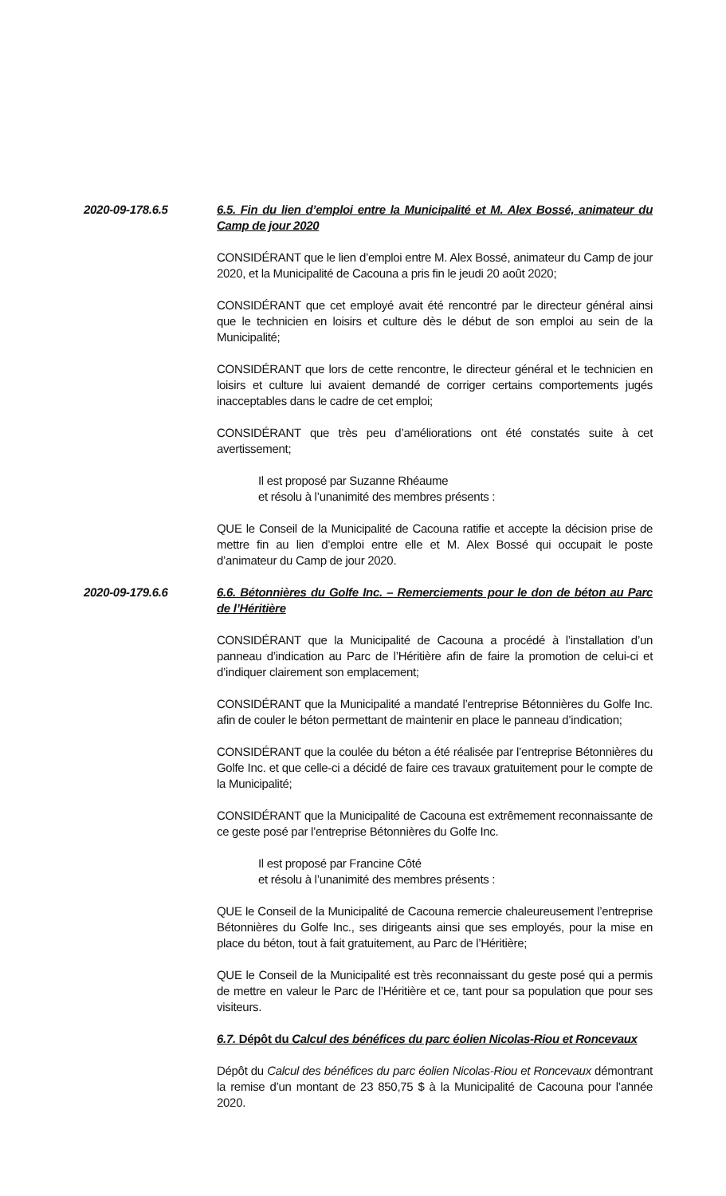2020-09-178.6.5 6.5. Fin du lien d’emploi entre la Municipalité et M. Alex Bossé, animateur du Camp de jour 2020
CONSIDÉRANT que le lien d’emploi entre M. Alex Bossé, animateur du Camp de jour 2020, et la Municipalité de Cacouna a pris fin le jeudi 20 août 2020;
CONSIDÉRANT que cet employé avait été rencontré par le directeur général ainsi que le technicien en loisirs et culture dès le début de son emploi au sein de la Municipalité;
CONSIDÉRANT que lors de cette rencontre, le directeur général et le technicien en loisirs et culture lui avaient demandé de corriger certains comportements jugés inacceptables dans le cadre de cet emploi;
CONSIDÉRANT que très peu d’améliorations ont été constatés suite à cet avertissement;
Il est proposé par Suzanne Rhéaume
et résolu à l’unanimité des membres présents :
QUE le Conseil de la Municipalité de Cacouna ratifie et accepte la décision prise de mettre fin au lien d’emploi entre elle et M. Alex Bossé qui occupait le poste d’animateur du Camp de jour 2020.
2020-09-179.6.6 6.6. Bétonnières du Golfe Inc. – Remerciements pour le don de béton au Parc de l’Héritière
CONSIDÉRANT que la Municipalité de Cacouna a procédé à l’installation d’un panneau d’indication au Parc de l’Héritière afin de faire la promotion de celui-ci et d’indiquer clairement son emplacement;
CONSIDÉRANT que la Municipalité a mandaté l’entreprise Bétonnières du Golfe Inc. afin de couler le béton permettant de maintenir en place le panneau d’indication;
CONSIDÉRANT que la coulée du béton a été réalisée par l’entreprise Bétonnières du Golfe Inc. et que celle-ci a décidé de faire ces travaux gratuitement pour le compte de la Municipalité;
CONSIDÉRANT que la Municipalité de Cacouna est extrêmement reconnaissante de ce geste posé par l’entreprise Bétonnières du Golfe Inc.
Il est proposé par Francine Côté
et résolu à l’unanimité des membres présents :
QUE le Conseil de la Municipalité de Cacouna remercie chaleureusement l’entreprise Bétonnières du Golfe Inc., ses dirigeants ainsi que ses employés, pour la mise en place du béton, tout à fait gratuitement, au Parc de l’Héritière;
QUE le Conseil de la Municipalité est très reconnaissant du geste posé qui a permis de mettre en valeur le Parc de l’Héritière et ce, tant pour sa population que pour ses visiteurs.
6.7. Dépôt du Calcul des bénéfices du parc éolien Nicolas-Riou et Roncevaux
Dépôt du Calcul des bénéfices du parc éolien Nicolas-Riou et Roncevaux démontrant la remise d’un montant de 23 850,75 $ à la Municipalité de Cacouna pour l’année 2020.